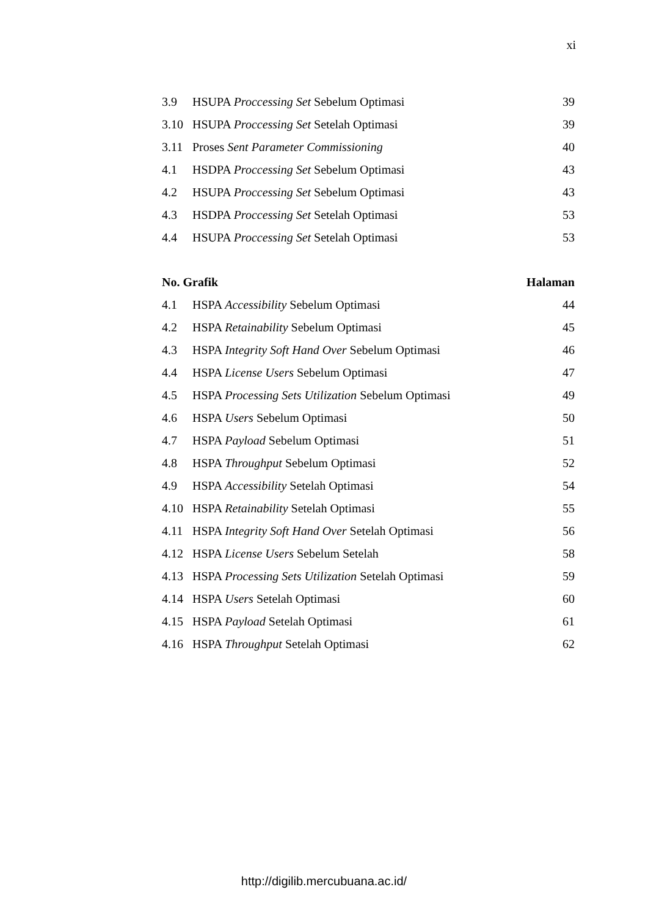xi
3.9 HSUPA Proccessing Set Sebelum Optimasi 39
3.10 HSUPA Proccessing Set Setelah Optimasi 39
3.11 Proses Sent Parameter Commissioning 40
4.1 HSDPA Proccessing Set Sebelum Optimasi 43
4.2 HSUPA Proccessing Set Sebelum Optimasi 43
4.3 HSDPA Proccessing Set Setelah Optimasi 53
4.4 HSUPA Proccessing Set Setelah Optimasi 53
No. Grafik Halaman
4.1 HSPA Accessibility Sebelum Optimasi 44
4.2 HSPA Retainability Sebelum Optimasi 45
4.3 HSPA Integrity Soft Hand Over Sebelum Optimasi 46
4.4 HSPA License Users Sebelum Optimasi 47
4.5 HSPA Processing Sets Utilization Sebelum Optimasi 49
4.6 HSPA Users Sebelum Optimasi 50
4.7 HSPA Payload Sebelum Optimasi 51
4.8 HSPA Throughput Sebelum Optimasi 52
4.9 HSPA Accessibility Setelah Optimasi 54
4.10 HSPA Retainability Setelah Optimasi 55
4.11 HSPA Integrity Soft Hand Over Setelah Optimasi 56
4.12 HSPA License Users Sebelum Setelah 58
4.13 HSPA Processing Sets Utilization Setelah Optimasi 59
4.14 HSPA Users Setelah Optimasi 60
4.15 HSPA Payload Setelah Optimasi 61
4.16 HSPA Throughput Setelah Optimasi 62
http://digilib.mercubuana.ac.id/